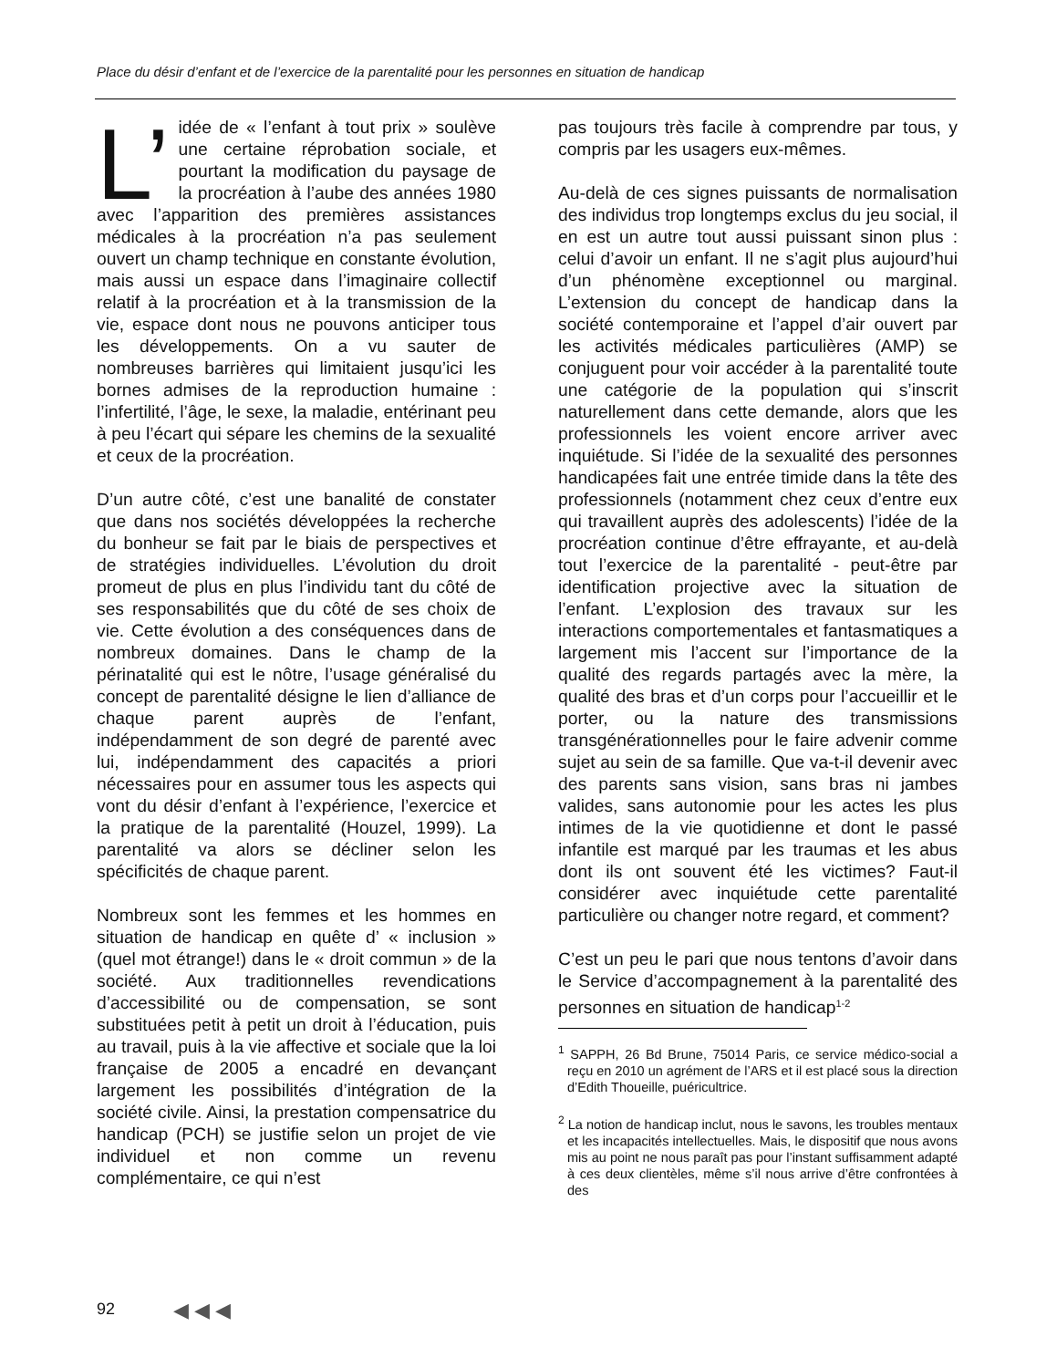Place du désir d’enfant et de l’exercice de la parentalité pour les personnes en situation de handicap
L’ idée de « l’enfant à tout prix » soulève une certaine réprobation sociale, et pourtant la modification du paysage de la procréation à l’aube des années 1980 avec l’apparition des premières assistances médicales à la procréation n’a pas seulement ouvert un champ technique en constante évolution, mais aussi un espace dans l’imaginaire collectif relatif à la procréation et à la transmission de la vie, espace dont nous ne pouvons anticiper tous les développements. On a vu sauter de nombreuses barrières qui limitaient jusqu’ici les bornes admises de la reproduction humaine : l’infertilité, l’âge, le sexe, la maladie, entérinant peu à peu l’écart qui sépare les chemins de la sexualité et ceux de la procréation.
D’un autre côté, c’est une banalité de constater que dans nos sociétés développées la recherche du bonheur se fait par le biais de perspectives et de stratégies individuelles. L’évolution du droit promeut de plus en plus l’individu tant du côté de ses responsabilités que du côté de ses choix de vie. Cette évolution a des conséquences dans de nombreux domaines. Dans le champ de la périnatalité qui est le nôtre, l’usage généralisé du concept de parentalité désigne le lien d’alliance de chaque parent auprès de l’enfant, indépendamment de son degré de parenté avec lui, indépendamment des capacités a priori nécessaires pour en assumer tous les aspects qui vont du désir d’enfant à l’expérience, l’exercice et la pratique de la parentalité (Houzel, 1999). La parentalité va alors se décliner selon les spécificités de chaque parent.
Nombreux sont les femmes et les hommes en situation de handicap en quête d’ « inclusion » (quel mot étrange!) dans le « droit commun » de la société. Aux traditionnelles revendications d’accessibilité ou de compensation, se sont substituées petit à petit un droit à l’éducation, puis au travail, puis à la vie affective et sociale que la loi française de 2005 a encadré en devançant largement les possibilités d’intégration de la société civile. Ainsi, la prestation compensatrice du handicap (PCH) se justifie selon un projet de vie individuel et non comme un revenu complémentaire, ce qui n’est
pas toujours très facile à comprendre par tous, y compris par les usagers eux-mêmes.
Au-delà de ces signes puissants de normalisation des individus trop longtemps exclus du jeu social, il en est un autre tout aussi puissant sinon plus : celui d’avoir un enfant. Il ne s’agit plus aujourd’hui d’un phénomène exceptionnel ou marginal. L’extension du concept de handicap dans la société contemporaine et l’appel d’air ouvert par les activités médicales particulières (AMP) se conjuguent pour voir accéder à la parentalité toute une catégorie de la population qui s’inscrit naturellement dans cette demande, alors que les professionnels les voient encore arriver avec inquiétude. Si l’idée de la sexualité des personnes handicapées fait une entrée timide dans la tête des professionnels (notamment chez ceux d’entre eux qui travaillent auprès des adolescents) l’idée de la procréation continue d’être effrayante, et au-delà tout l’exercice de la parentalité - peut-être par identification projective avec la situation de l’enfant. L’explosion des travaux sur les interactions comportementales et fantasmatiques a largement mis l’accent sur l’importance de la qualité des regards partagés avec la mère, la qualité des bras et d’un corps pour l’accueillir et le porter, ou la nature des transmissions transgénérationnelles pour le faire advenir comme sujet au sein de sa famille. Que va-t-il devenir avec des parents sans vision, sans bras ni jambes valides, sans autonomie pour les actes les plus intimes de la vie quotidienne et dont le passé infantile est marqué par les traumas et les abus dont ils ont souvent été les victimes? Faut-il considérer avec inquiétude cette parentalité particulière ou changer notre regard, et comment?
C’est un peu le pari que nous tentons d’avoir dans le Service d’accompagnement à la parentalité des personnes en situation de handicap<sup>1-2</sup>
<sup>1</sup> SAPPH, 26 Bd Brune, 75014 Paris, ce service médico-social a reçu en 2010 un agrément de l’ARS et il est placé sous la direction d’Edith Thoueille, puéricultrice.
<sup>2</sup> La notion de handicap inclut, nous le savons, les troubles mentaux et les incapacités intellectuelles. Mais, le dispositif que nous avons mis au point ne nous paraît pas pour l’instant suffisamment adapté à ces deux clientèles, même s’il nous arrive d’être confrontées à des
92 ◀◀◀